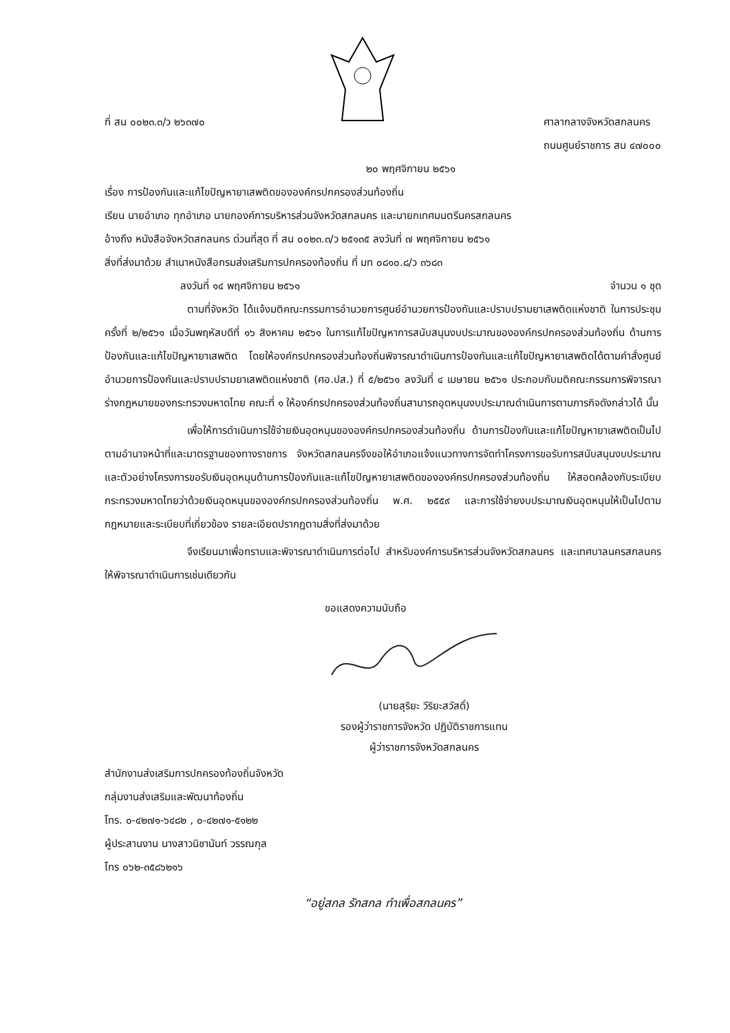ที่ สน ๐๐๒๓.๓/ว ๒๖๓๗๐ ศาลากลางจังหวัดสกลนคร
ถนนศูนย์ราชการ สน ๔๗๐๐๐
๒๐ พฤศจิกายน ๒๕๖๑
เรื่อง การป้องกันและแก้ไขปัญหายาเสพติดขององค์กรปกครองส่วนท้องถิ่น
เรียน นายอำเภอ ทุกอำเภอ นายกองค์การบริหารส่วนจังหวัดสกลนคร และนายกเทศมนตรีนครสกลนคร
อ้างถึง หนังสือจังหวัดสกลนคร ด่วนที่สุด ที่ สน ๐๐๒๓.๓/ว ๒๕๑๓๕ ลงวันที่ ๗ พฤศจิกายน ๒๕๖๑
สิ่งที่ส่งมาด้วย สำเนาหนังสือกรมส่งเสริมการปกครองท้องถิ่น ที่ มท ๐๘๑๐.๘/ว ๓๖๘๓
ลงวันที่ ๑๔ พฤศจิกายน ๒๕๖๑ จำนวน ๑ ชุด
ตามที่จังหวัด ได้แจ้งมติคณะกรรมการอำนวยการศูนย์อำนวยการป้องกันและปราบปรามยาเสพติดแห่งชาติ ในการประชุม ครั้งที่ ๒/๒๕๖๑ เมื่อวันพฤหัสบดีที่ ๑๖ สิงหาคม ๒๕๖๑ ในการแก้ไขปัญหาการสนับสนุนงบประมาณขององค์กรปกครองส่วนท้องถิ่น ด้านการป้องกันและแก้ไขปัญหายาเสพติด โดยให้องค์กรปกครองส่วนท้องถิ่นพิจารณาดำเนินการป้องกันและแก้ไขปัญหายาเสพติดได้ตามคำสั่งศูนย์อำนวยการป้องกันและปราบปรามยาเสพติดแห่งชาติ (ศอ.ปส.) ที่ ๕/๒๕๖๑ ลงวันที่ ๔ เมษายน ๒๕๖๑ ประกอบกับมติคณะกรรมการพิจารณาร่างกฎหมายของกระทรวงมหาดไทย คณะที่ ๑ ให้องค์กรปกครองส่วนท้องถิ่นสามารถอุดหนุนงบประมาณดำเนินการตามภารกิจดังกล่าวได้ นั้น
เพื่อให้การดำเนินการใช้จ่ายเงินอุดหนุนขององค์กรปกครองส่วนท้องถิ่น ด้านการป้องกันและแก้ไขปัญหายาเสพติดเป็นไปตามอำนาจหน้าที่และมาตรฐานของทางราชการ จังหวัดสกลนครจึงขอให้อำเภอแจ้งแนวทางการจัดทำโครงการขอรับการสนับสนุนงบประมาณ และตัวอย่างโครงการขอรับเงินอุดหนุนด้านการป้องกันและแก้ไขปัญหายาเสพติดขององค์กรปกครองส่วนท้องถิ่น ให้สอดคล้องกับระเบียบกระทรวงมหาดไทยว่าด้วยเงินอุดหนุนขององค์กรปกครองส่วนท้องถิ่น พ.ศ. ๒๕๕๙ และการใช้จ่ายงบประมาณเงินอุดหนุนให้เป็นไปตามกฎหมายและระเบียบที่เกี่ยวข้อง รายละเอียดปรากฏตามสิ่งที่ส่งมาด้วย
จึงเรียนมาเพื่อทราบและพิจารณาดำเนินการต่อไป สำหรับองค์การบริหารส่วนจังหวัดสกลนคร และเทศบาลนครสกลนครให้พิจารณาดำเนินการเช่นเดียวกัน
ขอแสดงความนับถือ
(นายสุริยะ วีริยะสวัสดิ์)
รองผู้ว่าราชการจังหวัด ปฏิบัติราชการแทน
ผู้ว่าราชการจังหวัดสกลนคร
สำนักงานส่งเสริมการปกครองท้องถิ่นจังหวัด
กลุ่มงานส่งเสริมและพัฒนาท้องถิ่น
โทร. ๐-๔๒๗๑-๖๔๘๒ , ๐-๔๒๗๑-๕๑๒๒
ผู้ประสานงาน นางสาวนิชานันท์ วรรณกุล
โทร ๐๖๒-๓๕๘๖๒๑๖
“อยู่สกล รักสกล ทำเพื่อสกลนคร”